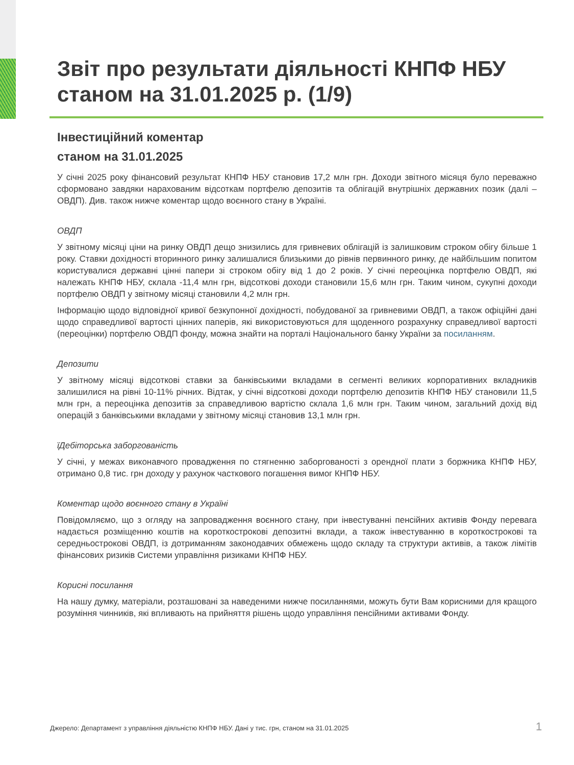Звіт про результати діяльності КНПФ НБУ станом на 31.01.2025 р. (1/9)
Інвестиційний коментар
станом на 31.01.2025
У січні 2025 року фінансовий результат КНПФ НБУ становив 17,2 млн грн. Доходи звітного місяця було переважно сформовано завдяки нарахованим відсоткам портфелю депозитів та облігацій внутрішніх державних позик (далі – ОВДП). Див. також нижче коментар щодо воєнного стану в Україні.
ОВДП
У звітному місяці ціни на ринку ОВДП дещо знизились для гривневих облігацій із залишковим строком обігу більше 1 року. Ставки дохідності вторинного ринку залишалися близькими до рівнів первинного ринку, де найбільшим попитом користувалися державні цінні папери зі строком обігу від 1 до 2 років. У січні переоцінка портфелю ОВДП, які належать КНПФ НБУ, склала -11,4 млн грн, відсоткові доходи становили 15,6 млн грн. Таким чином, сукупні доходи портфелю ОВДП у звітному місяці становили 4,2 млн грн.
Інформацію щодо відповідної кривої безкупонної дохідності, побудованої за гривневими ОВДП, а також офіційні дані щодо справедливої вартості цінних паперів, які використовуються для щоденного розрахунку справедливої вартості (переоцінки) портфелю ОВДП фонду, можна знайти на порталі Національного банку України за посиланням.
Депозити
У звітному місяці відсоткові ставки за банківськими вкладами в сегменті великих корпоративних вкладників залишилися на рівні 10-11% річних. Відтак, у січні відсоткові доходи портфелю депозитів КНПФ НБУ становили 11,5 млн грн, а переоцінка депозитів за справедливою вартістю склала 1,6 млн грн. Таким чином, загальний дохід від операцій з банківськими вкладами у звітному місяці становив 13,1 млн грн.
їДебіторська заборгованість
У січні, у межах виконавчого провадження по стягненню заборгованості з орендної плати з боржника КНПФ НБУ, отримано 0,8 тис. грн доходу у рахунок часткового погашення вимог КНПФ НБУ.
Коментар щодо воєнного стану в Україні
Повідомляємо, що з огляду на запровадження воєнного стану, при інвестуванні пенсійних активів Фонду перевага надається розміщенню коштів на короткострокові депозитні вклади, а також інвестуванню в короткострокові та середньострокові ОВДП, із дотриманням законодавчих обмежень щодо складу та структури активів, а також лімітів фінансових ризиків Системи управління ризиками КНПФ НБУ.
Корисні посилання
На нашу думку, матеріали, розташовані за наведеними нижче посиланнями, можуть бути Вам корисними для кращого розуміння чинників, які впливають на прийняття рішень щодо управління пенсійними активами Фонду.
Джерело: Департамент з управління діяльністю КНПФ НБУ. Дані у тис. грн, станом на 31.01.2025
1